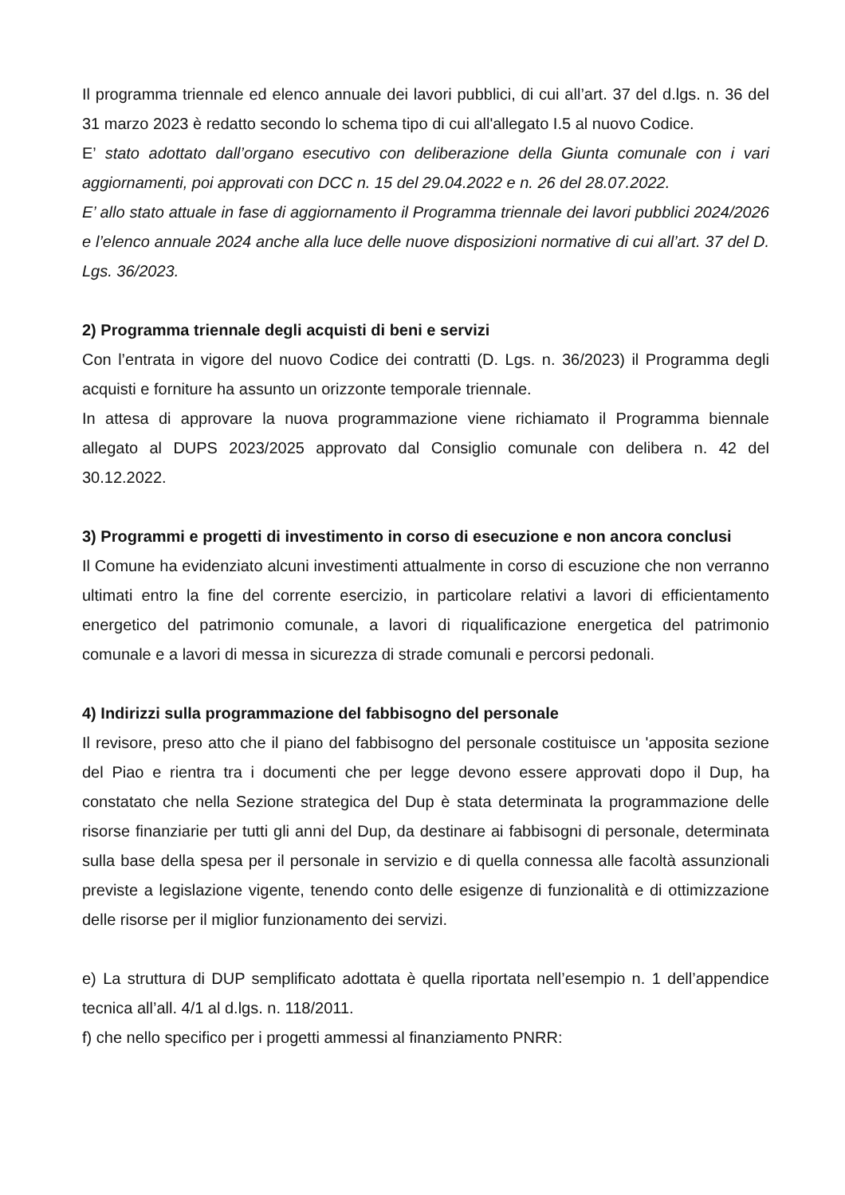Il programma triennale ed elenco annuale dei lavori pubblici, di cui all’art. 37 del d.lgs. n. 36 del 31 marzo 2023 è redatto secondo lo schema tipo di cui all'allegato I.5 al nuovo Codice.
E’ stato adottato dall’organo esecutivo con deliberazione della Giunta comunale con i vari aggiornamenti, poi approvati con DCC n. 15 del 29.04.2022 e n. 26 del 28.07.2022.
E’ allo stato attuale in fase di aggiornamento il Programma triennale dei lavori pubblici 2024/2026 e l’elenco annuale 2024 anche alla luce delle nuove disposizioni normative di cui all’art. 37 del D. Lgs. 36/2023.
2) Programma triennale degli acquisti di beni e servizi
Con l’entrata in vigore del nuovo Codice dei contratti (D. Lgs. n. 36/2023) il Programma degli acquisti e forniture ha assunto un orizzonte temporale triennale.
In attesa di approvare la nuova programmazione viene richiamato il Programma biennale allegato al DUPS 2023/2025 approvato dal Consiglio comunale con delibera n. 42 del 30.12.2022.
3) Programmi e progetti di investimento in corso di esecuzione e non ancora conclusi
Il Comune ha evidenziato alcuni investimenti attualmente in corso di escuzione che non verranno ultimati entro la fine del corrente esercizio, in particolare relativi a lavori di efficientamento energetico del patrimonio comunale, a lavori di riqualificazione energetica del patrimonio comunale e a lavori di messa in sicurezza di strade comunali e percorsi pedonali.
4) Indirizzi sulla programmazione del fabbisogno del personale
Il revisore, preso atto che il piano del fabbisogno del personale costituisce un 'apposita sezione del Piao e rientra tra i documenti che per legge devono essere approvati dopo il Dup, ha constatato che nella Sezione strategica del Dup è stata determinata la programmazione delle risorse finanziarie per tutti gli anni del Dup, da destinare ai fabbisogni di personale, determinata sulla base della spesa per il personale in servizio e di quella connessa alle facoltà assunzionali previste a legislazione vigente, tenendo conto delle esigenze di funzionalità e di ottimizzazione delle risorse per il miglior funzionamento dei servizi.
e) La struttura di DUP semplificato adottata è quella riportata nell’esempio n. 1 dell’appendice tecnica all’all. 4/1 al d.lgs. n. 118/2011.
f) che nello specifico per i progetti ammessi al finanziamento PNRR: